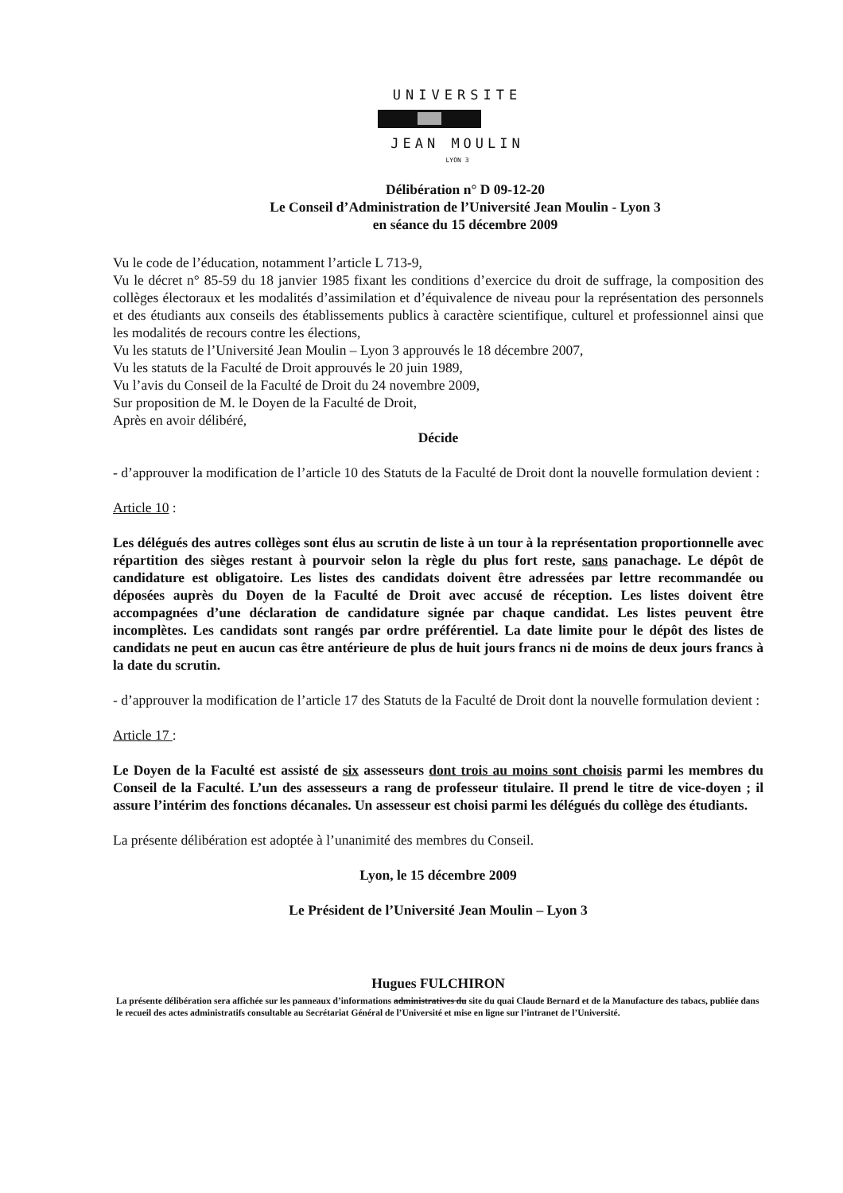UNIVERSITE
JEAN MOULIN
LYON 3
Délibération n° D 09-12-20
Le Conseil d’Administration de l’Université Jean Moulin - Lyon 3
en séance du 15 décembre 2009
Vu le code de l’éducation, notamment l’article L 713-9,
Vu le décret n° 85-59 du 18 janvier 1985 fixant les conditions d’exercice du droit de suffrage, la composition des collèges électoraux et les modalités d’assimilation et d’équivalence de niveau pour la représentation des personnels et des étudiants aux conseils des établissements publics à caractère scientifique, culturel et professionnel ainsi que les modalités de recours contre les élections,
Vu les statuts de l’Université Jean Moulin – Lyon 3 approuvés le 18 décembre 2007,
Vu les statuts de la Faculté de Droit approuvés le 20 juin 1989,
Vu l’avis du Conseil de la Faculté de Droit du 24 novembre 2009,
Sur proposition de M. le Doyen de la Faculté de Droit,
Après en avoir délibéré,
Décide
- d’approuver la modification de l’article 10 des Statuts de la Faculté de Droit dont la nouvelle formulation devient :
Article 10 :
Les délégués des autres collèges sont élus au scrutin de liste à un tour à la représentation proportionnelle avec répartition des sièges restant à pourvoir selon la règle du plus fort reste, sans panachage. Le dépôt de candidature est obligatoire. Les listes des candidats doivent être adressées par lettre recommandée ou déposées auprès du Doyen de la Faculté de Droit avec accusé de réception. Les listes doivent être accompagnées d’une déclaration de candidature signée par chaque candidat. Les listes peuvent être incomplètes. Les candidats sont rangés par ordre préférentiel. La date limite pour le dépôt des listes de candidats ne peut en aucun cas être antérieure de plus de huit jours francs ni de moins de deux jours francs à la date du scrutin.
- d’approuver la modification de l’article 17 des Statuts de la Faculté de Droit dont la nouvelle formulation devient :
Article 17 :
Le Doyen de la Faculté est assisté de six assesseurs dont trois au moins sont choisis parmi les membres du Conseil de la Faculté. L’un des assesseurs a rang de professeur titulaire. Il prend le titre de vice-doyen ; il assure l’intérim des fonctions décanales. Un assesseur est choisi parmi les délégués du collège des étudiants.
La présente délibération est adoptée à l’unanimité des membres du Conseil.
Lyon, le 15 décembre 2009
Le Président de l’Université Jean Moulin – Lyon 3
Hugues FULCHIRON
La présente délibération sera affichée sur les panneaux d’informations administratives du site du quai Claude Bernard et de la Manufacture des tabacs, publiée dans le recueil des actes administratifs consultable au Secrétariat Général de l’Université et mise en ligne sur l’intranet de l’Université.